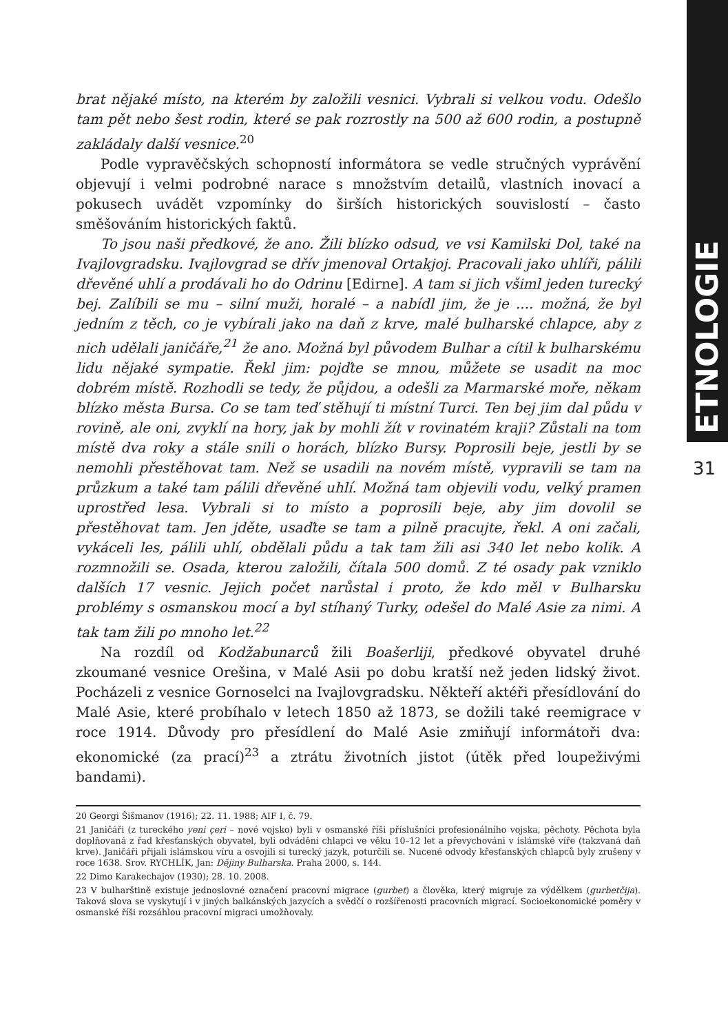ETNOLOGIE
brat nějaké místo, na kterém by založili vesnici. Vybrali si velkou vodu. Odešlo tam pět nebo šest rodin, které se pak rozrostly na 500 až 600 rodin, a postupně zakládaly další vesnice.<sup>20</sup>
Podle vypravěčských schopností informátora se vedle stručných vyprávění objevují i velmi podrobné narace s množstvím detailů, vlastních inovací a pokusech uvádět vzpomínky do širších historických souvislostí – často směšováním historických faktů.
To jsou naši předkové, že ano. Žili blízko odsud, ve vsi Kamilski Dol, také na Ivajlovgradsku. Ivajlovgrad se dřív jmenoval Ortakjoj. Pracovali jako uhlíři, pálili dřevěné uhlí a prodávali ho do Odrinu [Edirne]. A tam si jich všiml jeden turecký bej. Zalíbili se mu – silní muži, horalé – a nabídl jim, že je .... možná, že byl jedním z těch, co je vybírali jako na daň z krve, malé bulharské chlapce, aby z nich udělali janičáře,<sup>21</sup> že ano. Možná byl původem Bulhar a cítil k bulharskému lidu nějaké sympatie. Řekl jim: pojďte se mnou, můžete se usadit na moc dobrém místě. Rozhodli se tedy, že půjdou, a odešli za Marmarské moře, někam blízko města Bursa. Co se tam teď stěhují ti místní Turci. Ten bej jim dal půdu v rovině, ale oni, zvyklí na hory, jak by mohli žít v rovinatém kraji? Zůstali na tom místě dva roky a stále snili o horách, blízko Bursy. Poprosili beje, jestli by se nemohli přestěhovat tam. Než se usadili na novém místě, vypravili se tam na průzkum a také tam pálili dřevěné uhlí. Možná tam objevili vodu, velký pramen uprostřed lesa. Vybrali si to místo a poprosili beje, aby jim dovolil se přestěhovat tam. Jen jděte, usaďte se tam a pilně pracujte, řekl. A oni začali, vykáceli les, pálili uhlí, obdělali půdu a tak tam žili asi 340 let nebo kolik. A rozmnožili se. Osada, kterou založili, čítala 500 domů. Z té osady pak vzniklo dalších 17 vesnic. Jejich počet narůstal i proto, že kdo měl v Bulharsku problémy s osmanskou mocí a byl stíhaný Turky, odešel do Malé Asie za nimi. A tak tam žili po mnoho let.<sup>22</sup>
Na rozdíl od Kodžabunarců žili Boašerliji, předkové obyvatel druhé zkoumané vesnice Orešina, v Malé Asii po dobu kratší než jeden lidský život. Pocházeli z vesnice Gornoselci na Ivajlovgradsku. Někteří aktéři přesídlování do Malé Asie, které probíhalo v letech 1850 až 1873, se dožili také reemigrace v roce 1914. Důvody pro přesídlení do Malé Asie zmiňují informátoři dva: ekonomické (za prací)<sup>23</sup> a ztrátu životních jistot (útěk před loupeživými bandami).
20 Georgi Šišmanov (1916); 22. 11. 1988; AIF I, č. 79.
21 Janičáři (z tureckého yeni çeri – nové vojsko) byli v osmanské říši příslušníci profesionálního vojska, pěchoty. Pěchota byla doplňovaná z řad křesťanských obyvatel, byli odváděni chlapci ve věku 10–12 let a převychováni v islámské víře (takzvaná daň krve). Janičáři přijali islámskou víru a osvojili si turecký jazyk, poturčili se. Nucené odvody křesťanských chlapců byly zrušeny v roce 1638. Srov. RYCHLÍK, Jan: Dějiny Bulharska. Praha 2000, s. 144.
22 Dimo Karakechajov (1930); 28. 10. 2008.
23 V bulharštině existuje jednoslovné označení pracovní migrace (gurbet) a člověka, který migruje za výdělkem (gurbetčija). Taková slova se vyskytují i v jiných balkánských jazycích a svědčí o rozšířenosti pracovních migrací. Socioekonomické poměry v osmanské říši rozsáhlou pracovní migraci umožňovaly.
31